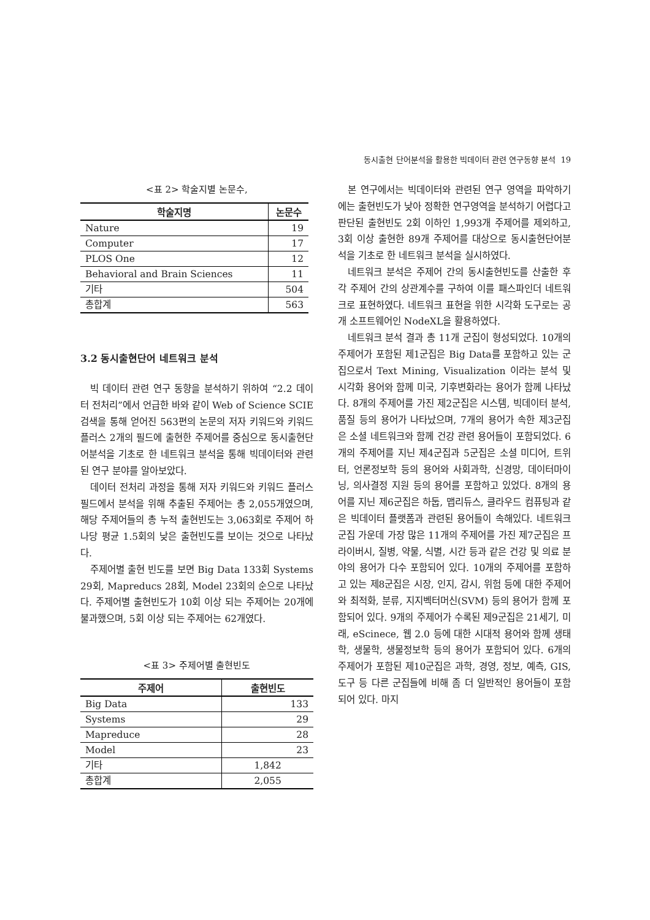동시출현 단어분석을 활용한 빅데이터 관련 연구동향 분석 19
<표 2> 학술지별 논문수,
| 학술지명 | 논문수 |
| --- | --- |
| Nature | 19 |
| Computer | 17 |
| PLOS One | 12 |
| Behavioral and Brain Sciences | 11 |
| 기타 | 504 |
| 총합계 | 563 |
3.2 동시출현단어 네트워크 분석
빅 데이터 관련 연구 동향을 분석하기 위하여 “2.2 데이터 전처리”에서 언급한 바와 같이 Web of Science SCIE 검색을 통해 얻어진 563편의 논문의 저자 키워드와 키워드 플러스 2개의 필드에 출현한 주제어를 중심으로 동시출현단어분석을 기초로 한 네트워크 분석을 통해 빅데이터와 관련된 연구 분야를 알아보았다.
데이터 전처리 과정을 통해 저자 키워드와 키워드 플러스 필드에서 분석을 위해 추출된 주제어는 총 2,055개였으며, 해당 주제어들의 총 누적 출현빈도는 3,063회로 주제어 하나당 평균 1.5회의 낮은 출현빈도를 보이는 것으로 나타났다.
주제어별 출현 빈도를 보면 Big Data 133회 Systems 29회, Mapreducs 28회, Model 23회의 순으로 나타났다. 주제어별 출현빈도가 10회 이상 되는 주제어는 20개에 불과했으며, 5회 이상 되는 주제어는 62개였다.
<표 3> 주제어별 출현빈도
| 주제어 | 출현빈도 |
| --- | --- |
| Big Data | 133 |
| Systems | 29 |
| Mapreduce | 28 |
| Model | 23 |
| 기타 | 1,842 |
| 총합계 | 2,055 |
본 연구에서는 빅데이터와 관련된 연구 영역을 파악하기에는 출현빈도가 낮아 정확한 연구영역을 분석하기 어렵다고 판단된 출현빈도 2회 이하인 1,993개 주제어를 제외하고, 3회 이상 출현한 89개 주제어를 대상으로 동시출현단어분석을 기초로 한 네트워크 분석을 실시하였다.
네트워크 분석은 주제어 간의 동시출현빈도를 산출한 후 각 주제어 간의 상관계수를 구하여 이를 패스파인더 네트워크로 표현하였다. 네트워크 표현을 위한 시각화 도구로는 공개 소프트웨어인 NodeXL을 활용하였다.
네트워크 분석 결과 총 11개 군집이 형성되었다. 10개의 주제어가 포함된 제1군집은 Big Data를 포함하고 있는 군집으로서 Text Mining, Visualization 이라는 분석 및 시각화 용어와 함께 미국, 기후변화라는 용어가 함께 나타났다. 8개의 주제어를 가진 제2군집은 시스템, 빅데이터 분석, 품질 등의 용어가 나타났으며, 7개의 용어가 속한 제3군집은 소셜 네트워크와 함께 건강 관련 용어들이 포함되었다. 6개의 주제어를 지닌 제4군집과 5군집은 소셜 미디어, 트위터, 언론정보학 등의 용어와 사회과학, 신경망, 데이터마이닝, 의사결정 지원 등의 용어를 포함하고 있었다. 8개의 용어를 지닌 제6군집은 하둡, 맵리듀스, 클라우드 컴퓨팅과 같은 빅데이터 플랫폼과 관련된 용어들이 속해있다. 네트워크 군집 가운데 가장 많은 11개의 주제어를 가진 제7군집은 프라이버시, 질병, 약물, 식별, 시간 등과 같은 건강 및 의료 분야의 용어가 다수 포함되어 있다. 10개의 주제어를 포함하고 있는 제8군집은 시장, 인지, 감시, 위험 등에 대한 주제어와 최적화, 분류, 지지벡터머신(SVM) 등의 용어가 함께 포함되어 있다. 9개의 주제어가 수록된 제9군집은 21세기, 미래, eScinece, 웹 2.0 등에 대한 시대적 용어와 함께 생태학, 생물학, 생물정보학 등의 용어가 포함되어 있다. 6개의 주제어가 포함된 제10군집은 과학, 경영, 정보, 예측, GIS, 도구 등 다른 군집들에 비해 좀 더 일반적인 용어들이 포함되어 있다. 마지